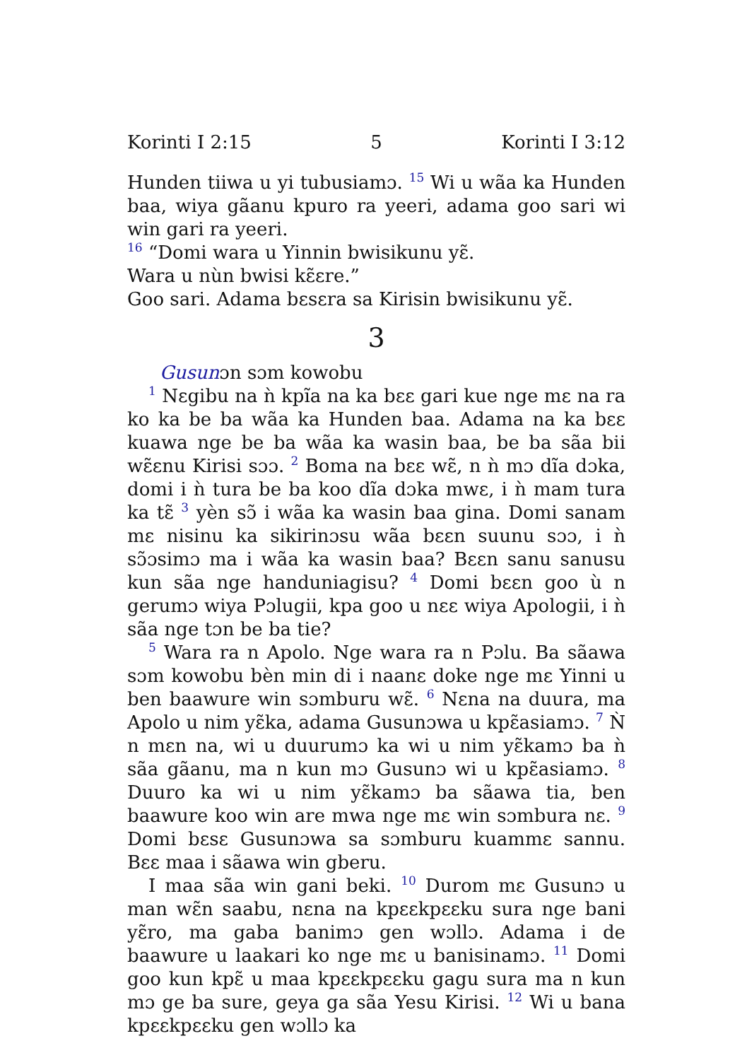Korinti I 2:15 5 Korinti I 3:12
Hunden tiiwa u yi tubusiamɔ. <sup>15</sup> Wi u wãa ka Hunden baa, wiya gãanu kpuro ra yeeri, adama goo sari wi win gari ra yeeri.
<sup>16</sup> “Domi wara u Yinnin bwisikunu yɛ̃.
Wara u nùn bwisi kɛ̃ɛre.”
Goo sari. Adama bɛsɛra sa Kirisin bwisikunu yɛ̃.
3
Gusunɔn sɔm kowobu
<sup>1</sup> Nɛgibu na ǹ kpĩa na ka bɛɛ gari kue nge mɛ na ra ko ka be ba wãa ka Hunden baa. Adama na ka bɛɛ kuawa nge be ba wãa ka wasin baa, be ba sãa bii wɛ̃ɛnu Kirisi sɔɔ. <sup>2</sup> Boma na bɛɛ wɛ̃, n ǹ mɔ dĩa dɔka, domi i ǹ tura be ba koo dĩa dɔka mwɛ, i ǹ mam tura ka tɛ̃ <sup>3</sup> yèn sɔ̃ i wãa ka wasin baa gina. Domi sanam mɛ nisinu ka sikirinɔsu wãa bɛɛn suunu sɔɔ, i ǹ sɔ̃ɔsimɔ ma i wãa ka wasin baa? Bɛɛn sanu sanusu kun sãa nge handuniagisu? <sup>4</sup> Domi bɛɛn goo ù n gerumɔ wiya Pɔlugii, kpa goo u nɛɛ wiya Apologii, i ǹ sãa nge tɔn be ba tie?
<sup>5</sup> Wara ra n Apolo. Nge wara ra n Pɔlu. Ba sãawa sɔm kowobu bèn min di i naanɛ doke nge mɛ Yinni u ben baawure win sɔmburu wɛ̃. <sup>6</sup> Nɛna na duura, ma Apolo u nim yɛ̃ka, adama Gusunɔwa u kpɛ̃asiamɔ. <sup>7</sup> Ǹ n mɛn na, wi u duurumɔ ka wi u nim yɛ̃kamɔ ba ǹ sãa gãanu, ma n kun mɔ Gusunɔ wi u kpɛ̃asiamɔ. <sup>8</sup> Duuro ka wi u nim yɛ̃kamɔ ba sãawa tia, ben baawure koo win are mwa nge mɛ win sɔmbura nɛ. <sup>9</sup> Domi bɛsɛ Gusunɔwa sa sɔmburu kuammɛ sannu. Bɛɛ maa i sãawa win gberu.
I maa sãa win gani beki. <sup>10</sup> Durom mɛ Gusunɔ u man wɛ̃n saabu, nɛna na kpɛɛkpɛɛku sura nge bani yɛ̃ro, ma gaba banimɔ gen wɔllɔ. Adama i de baawure u laakari ko nge mɛ u banisinamɔ. <sup>11</sup> Domi goo kun kpɛ̃ u maa kpɛɛkpɛɛku gagu sura ma n kun mɔ ge ba sure, geya ga sãa Yesu Kirisi. <sup>12</sup> Wi u bana kpɛɛkpɛɛku gen wɔllɔ ka